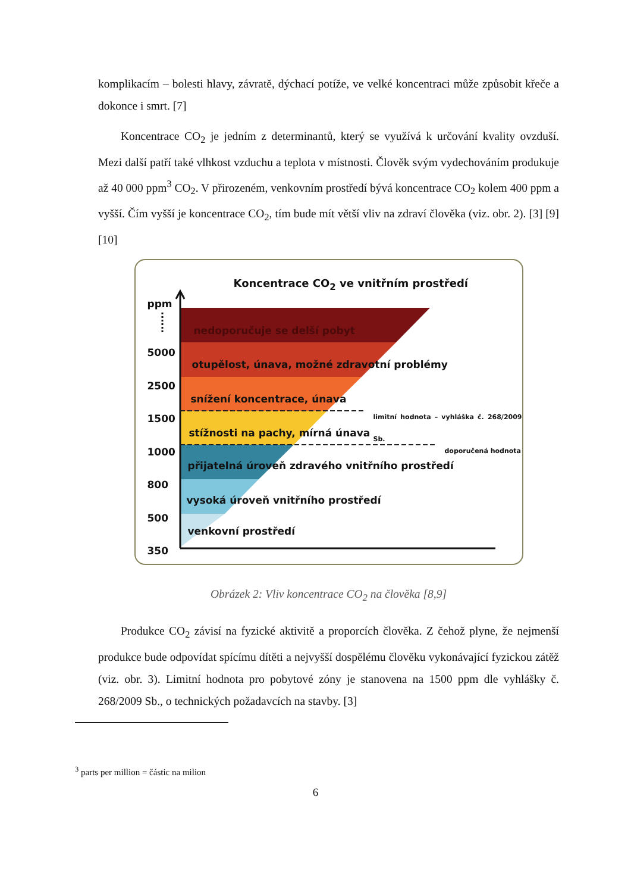komplikacím – bolesti hlavy, závratě, dýchací potíže, ve velké koncentraci může způsobit křeče a dokonce i smrt. [7]
Koncentrace CO<sub>2</sub> je jedním z determinantů, který se využívá k určování kvality ovzduší. Mezi další patří také vlhkost vzduchu a teplota v místnosti. Člověk svým vydechováním produkuje až 40 000 ppm<sup>3</sup> CO<sub>2</sub>. V přirozeném, venkovním prostředí bývá koncentrace CO<sub>2</sub> kolem 400 ppm a vyšší. Čím vyšší je koncentrace CO<sub>2</sub>, tím bude mít větší vliv na zdraví člověka (viz. obr. 2). [3] [9] [10]
Koncentrace CO<sub>2</sub> ve vnitřním prostředí
ppm
5000
2500
1500
1000
800
500
350
nedoporučuje se delší pobyt
otupělost, únava, možné zdravotní problémy
snížení koncentrace, únava
limitní hodnota – vyhláška č. 268/2009 Sb.
stížnosti na pachy, mírná únava
doporučená hodnota
přijatelná úroveň zdravého vnitřního prostředí
vysoká úroveň vnitřního prostředí
venkovní prostředí
Obrázek 2: Vliv koncentrace CO<sub>2</sub> na člověka [8,9]
Produkce CO<sub>2</sub> závisí na fyzické aktivitě a proporcích člověka. Z čehož plyne, že nejmenší produkce bude odpovídat spícímu dítěti a nejvyšší dospělému člověku vykonávající fyzickou zátěž (viz. obr. 3). Limitní hodnota pro pobytové zóny je stanovena na 1500 ppm dle vyhlášky č. 268/2009 Sb., o technických požadavcích na stavby. [3]
<sup>3</sup> parts per million = částic na milion
6